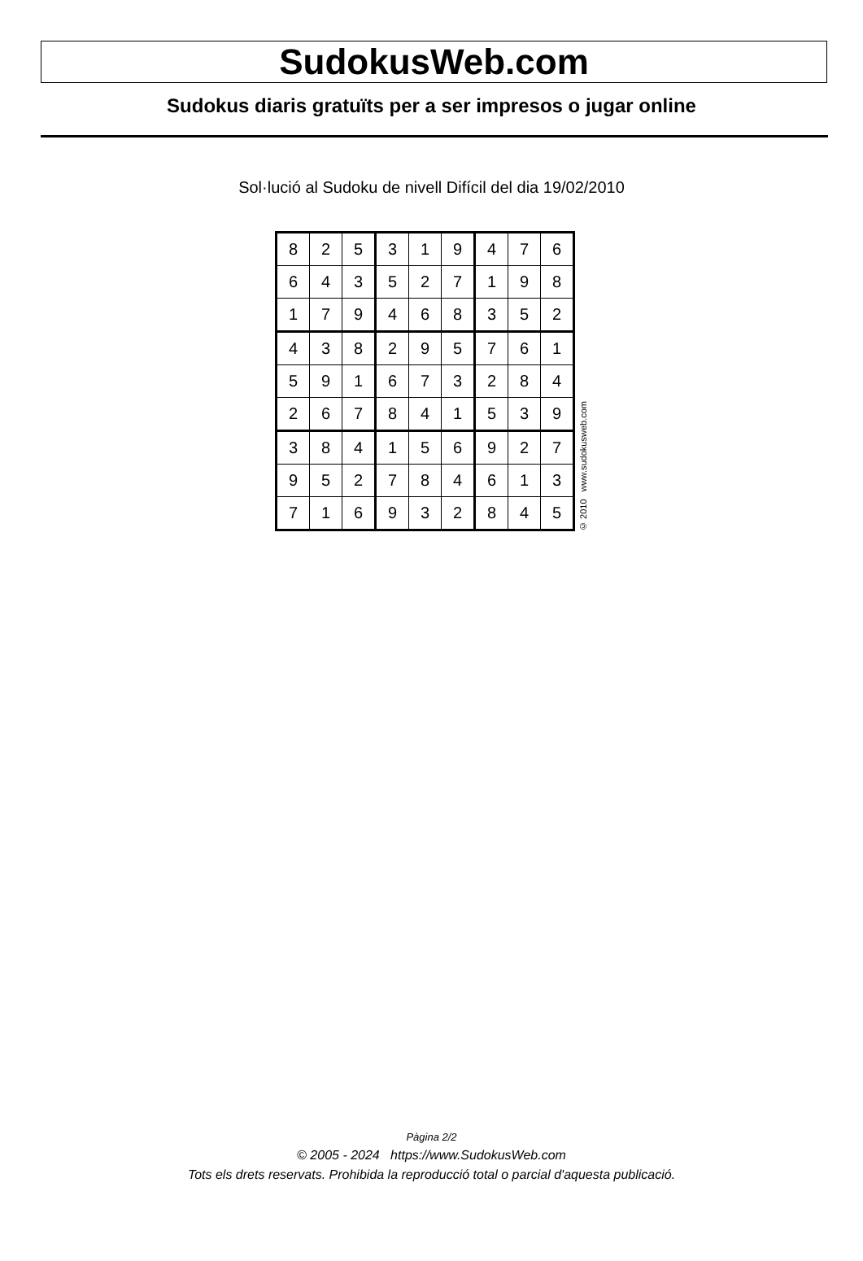SudokusWeb.com
Sudokus diaris gratuïts per a ser impresos o jugar online
Sol·lució al Sudoku de nivell Difícil del dia 19/02/2010
| 8 | 2 | 5 | 3 | 1 | 9 | 4 | 7 | 6 |
| 6 | 4 | 3 | 5 | 2 | 7 | 1 | 9 | 8 |
| 1 | 7 | 9 | 4 | 6 | 8 | 3 | 5 | 2 |
| 4 | 3 | 8 | 2 | 9 | 5 | 7 | 6 | 1 |
| 5 | 9 | 1 | 6 | 7 | 3 | 2 | 8 | 4 |
| 2 | 6 | 7 | 8 | 4 | 1 | 5 | 3 | 9 |
| 3 | 8 | 4 | 1 | 5 | 6 | 9 | 2 | 7 |
| 9 | 5 | 2 | 7 | 8 | 4 | 6 | 1 | 3 |
| 7 | 1 | 6 | 9 | 3 | 2 | 8 | 4 | 5 |
© 2010 www.sudokusweb.com
Pàgina 2/2
© 2005 - 2024 https://www.SudokusWeb.com
Tots els drets reservats. Prohibida la reproducció total o parcial d'aquesta publicació.